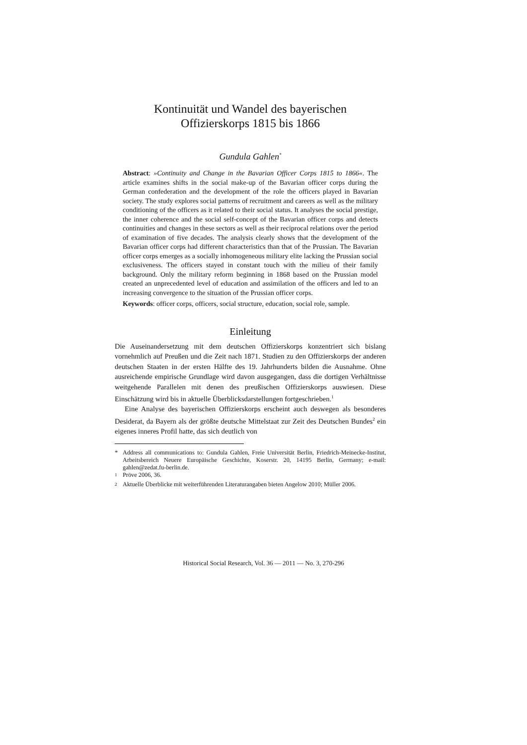Kontinuität und Wandel des bayerischen
Offizierskorps 1815 bis 1866
Gundula Gahlen<sup>*</sup>
Abstract: »Continuity and Change in the Bavarian Officer Corps 1815 to 1866«. The article examines shifts in the social make-up of the Bavarian officer corps during the German confederation and the development of the role the officers played in Bavarian society. The study explores social patterns of recruitment and careers as well as the military conditioning of the officers as it related to their social status. It analyses the social prestige, the inner coherence and the social self-concept of the Bavarian officer corps and detects continuities and changes in these sectors as well as their reciprocal relations over the period of examination of five decades. The analysis clearly shows that the development of the Bavarian officer corps had different characteristics than that of the Prussian. The Bavarian officer corps emerges as a socially inhomogeneous military elite lacking the Prussian social exclusiveness. The officers stayed in constant touch with the milieu of their family background. Only the military reform beginning in 1868 based on the Prussian model created an unprecedented level of education and assimilation of the officers and led to an increasing convergence to the situation of the Prussian officer corps.
Keywords: officer corps, officers, social structure, education, social role, sample.
Einleitung
Die Auseinandersetzung mit dem deutschen Offizierskorps konzentriert sich bislang vornehmlich auf Preußen und die Zeit nach 1871. Studien zu den Offizierskorps der anderen deutschen Staaten in der ersten Hälfte des 19. Jahrhunderts bilden die Ausnahme. Ohne ausreichende empirische Grundlage wird davon ausgegangen, dass die dortigen Verhältnisse weitgehende Parallelen mit denen des preußischen Offizierskorps auswiesen. Diese Einschätzung wird bis in aktuelle Überblicksdarstellungen fortgeschrieben.<sup>1</sup>
Eine Analyse des bayerischen Offizierskorps erscheint auch deswegen als besonderes Desiderat, da Bayern als der größte deutsche Mittelstaat zur Zeit des Deutschen Bundes<sup>2</sup> ein eigenes inneres Profil hatte, das sich deutlich von
* Address all communications to: Gundula Gahlen, Freie Universität Berlin, Friedrich-Meinecke-Institut, Arbeitsbereich Neuere Europäische Geschichte, Koserstr. 20, 14195 Berlin, Germany; e-mail: gahlen@zedat.fu-berlin.de.
<sup>1</sup> Pröve 2006, 36.
<sup>2</sup> Aktuelle Überblicke mit weiterführenden Literaturangaben bieten Angelow 2010; Müller 2006.
Historical Social Research, Vol. 36 — 2011 — No. 3, 270-296